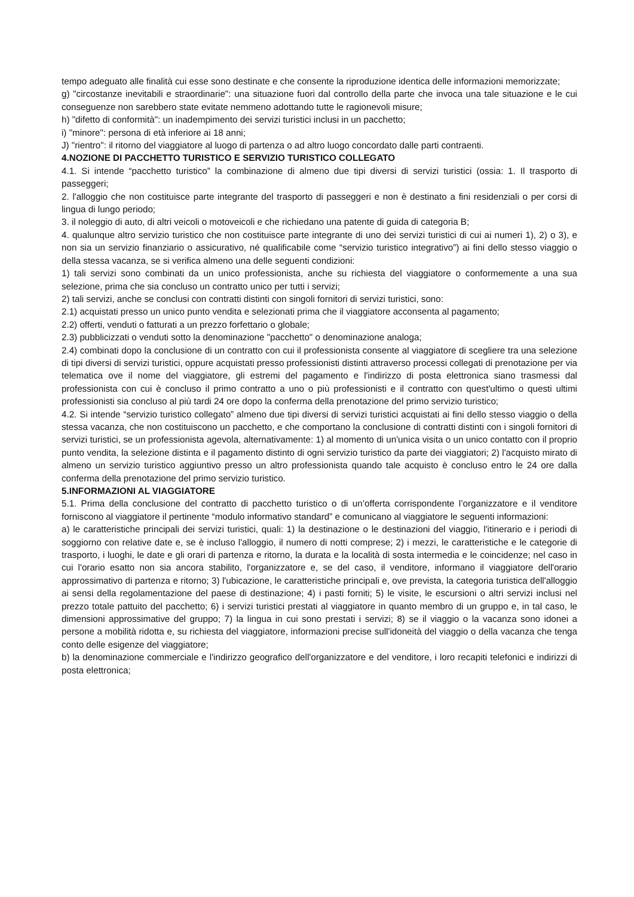tempo adeguato alle finalità cui esse sono destinate e che consente la riproduzione identica delle informazioni memorizzate;
g) "circostanze inevitabili e straordinarie": una situazione fuori dal controllo della parte che invoca una tale situazione e le cui conseguenze non sarebbero state evitate nemmeno adottando tutte le ragionevoli misure;
h) "difetto di conformità": un inadempimento dei servizi turistici inclusi in un pacchetto;
i) "minore": persona di età inferiore ai 18 anni;
J) "rientro": il ritorno del viaggiatore al luogo di partenza o ad altro luogo concordato dalle parti contraenti.
4.NOZIONE DI PACCHETTO TURISTICO E SERVIZIO TURISTICO COLLEGATO
4.1. Si intende “pacchetto turistico” la combinazione di almeno due tipi diversi di servizi turistici (ossia: 1. Il trasporto di passeggeri;
2. l'alloggio che non costituisce parte integrante del trasporto di passeggeri e non è destinato a fini residenziali o per corsi di lingua di lungo periodo;
3. il noleggio di auto, di altri veicoli o motoveicoli e che richiedano una patente di guida di categoria B;
4. qualunque altro servizio turistico che non costituisce parte integrante di uno dei servizi turistici di cui ai numeri 1), 2) o 3), e non sia un servizio finanziario o assicurativo, né qualificabile come “servizio turistico integrativo”) ai fini dello stesso viaggio o della stessa vacanza, se si verifica almeno una delle seguenti condizioni:
1) tali servizi sono combinati da un unico professionista, anche su richiesta del viaggiatore o conformemente a una sua selezione, prima che sia concluso un contratto unico per tutti i servizi;
2) tali servizi, anche se conclusi con contratti distinti con singoli fornitori di servizi turistici, sono:
2.1) acquistati presso un unico punto vendita e selezionati prima che il viaggiatore acconsenta al pagamento;
2.2) offerti, venduti o fatturati a un prezzo forfettario o globale;
2.3) pubblicizzati o venduti sotto la denominazione "pacchetto" o denominazione analoga;
2.4) combinati dopo la conclusione di un contratto con cui il professionista consente al viaggiatore di scegliere tra una selezione di tipi diversi di servizi turistici, oppure acquistati presso professionisti distinti attraverso processi collegati di prenotazione per via telematica ove il nome del viaggiatore, gli estremi del pagamento e l'indirizzo di posta elettronica siano trasmessi dal professionista con cui è concluso il primo contratto a uno o più professionisti e il contratto con quest'ultimo o questi ultimi professionisti sia concluso al più tardi 24 ore dopo la conferma della prenotazione del primo servizio turistico;
4.2. Si intende “servizio turistico collegato” almeno due tipi diversi di servizi turistici acquistati ai fini dello stesso viaggio o della stessa vacanza, che non costituiscono un pacchetto, e che comportano la conclusione di contratti distinti con i singoli fornitori di servizi turistici, se un professionista agevola, alternativamente: 1) al momento di un'unica visita o un unico contatto con il proprio punto vendita, la selezione distinta e il pagamento distinto di ogni servizio turistico da parte dei viaggiatori; 2) l'acquisto mirato di almeno un servizio turistico aggiuntivo presso un altro professionista quando tale acquisto è concluso entro le 24 ore dalla conferma della prenotazione del primo servizio turistico.
5.INFORMAZIONI AL VIAGGIATORE
5.1. Prima della conclusione del contratto di pacchetto turistico o di un’offerta corrispondente l’organizzatore e il venditore forniscono al viaggiatore il pertinente “modulo informativo standard” e comunicano al viaggiatore le seguenti informazioni:
a) le caratteristiche principali dei servizi turistici, quali: 1) la destinazione o le destinazioni del viaggio, l'itinerario e i periodi di soggiorno con relative date e, se è incluso l'alloggio, il numero di notti comprese; 2) i mezzi, le caratteristiche e le categorie di trasporto, i luoghi, le date e gli orari di partenza e ritorno, la durata e la località di sosta intermedia e le coincidenze; nel caso in cui l'orario esatto non sia ancora stabilito, l'organizzatore e, se del caso, il venditore, informano il viaggiatore dell'orario approssimativo di partenza e ritorno; 3) l'ubicazione, le caratteristiche principali e, ove prevista, la categoria turistica dell'alloggio ai sensi della regolamentazione del paese di destinazione; 4) i pasti forniti; 5) le visite, le escursioni o altri servizi inclusi nel prezzo totale pattuito del pacchetto; 6) i servizi turistici prestati al viaggiatore in quanto membro di un gruppo e, in tal caso, le dimensioni approssimative del gruppo; 7) la lingua in cui sono prestati i servizi; 8) se il viaggio o la vacanza sono idonei a persone a mobilità ridotta e, su richiesta del viaggiatore, informazioni precise sull'idoneità del viaggio o della vacanza che tenga conto delle esigenze del viaggiatore;
b) la denominazione commerciale e l'indirizzo geografico dell'organizzatore e del venditore, i loro recapiti telefonici e indirizzi di posta elettronica;